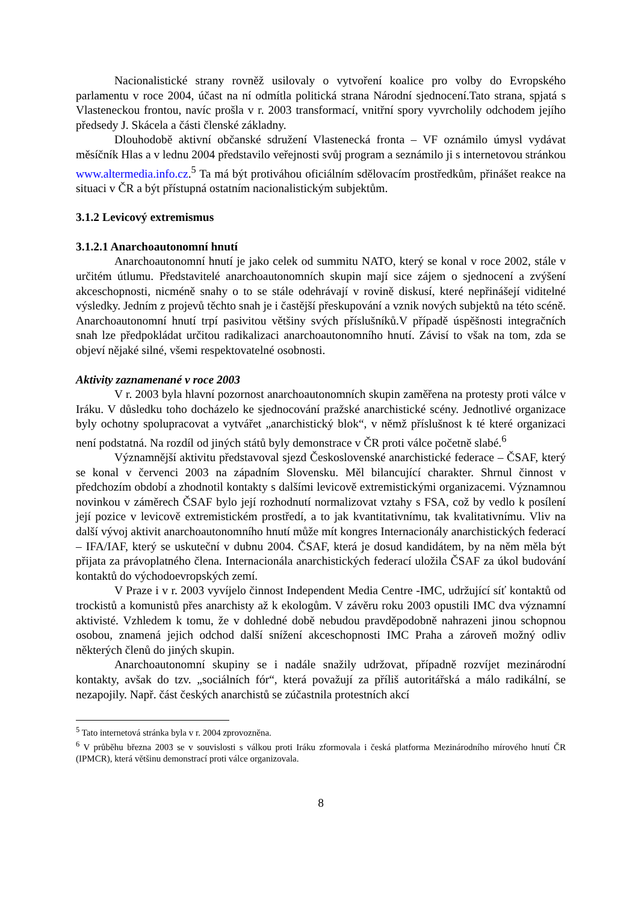Nacionalistické strany rovněž usilovaly o vytvoření koalice pro volby do Evropského parlamentu v roce 2004, účast na ní odmítla politická strana Národní sjednocení.Tato strana, spjatá s Vlasteneckou frontou, navíc prošla v r. 2003 transformací, vnitřní spory vyvrcholily odchodem jejího předsedy J. Skácela a části členské základny.
Dlouhodobě aktivní občanské sdružení Vlastenecká fronta – VF oznámilo úmysl vydávat měsíčník Hlas a v lednu 2004 představilo veřejnosti svůj program a seznámilo ji s internetovou stránkou www.altermedia.info.cz.<sup>5</sup> Ta má být protiváhou oficiálním sdělovacím prostředkům, přinášet reakce na situaci v ČR a být přístupná ostatním nacionalistickým subjektům.
3.1.2 Levicový extremismus
3.1.2.1 Anarchoautonomní hnutí
Anarchoautonomní hnutí je jako celek od summitu NATO, který se konal v roce 2002, stále v určitém útlumu. Představitelé anarchoautonomních skupin mají sice zájem o sjednocení a zvýšení akceschopnosti, nicméně snahy o to se stále odehrávají v rovině diskusí, které nepřinášejí viditelné výsledky. Jedním z projevů těchto snah je i častější přeskupování a vznik nových subjektů na této scéně. Anarchoautonomní hnutí trpí pasivitou většiny svých příslušníků.V případě úspěšnosti integračních snah lze předpokládat určitou radikalizaci anarchoautonomního hnutí. Závisí to však na tom, zda se objeví nějaké silné, všemi respektovatelné osobnosti.
Aktivity zaznamenané v roce 2003
V r. 2003 byla hlavní pozornost anarchoautonomních skupin zaměřena na protesty proti válce v Iráku. V důsledku toho docházelo ke sjednocování pražské anarchistické scény. Jednotlivé organizace byly ochotny spolupracovat a vytvářet „anarchistický blok“, v němž příslušnost k té které organizaci není podstatná. Na rozdíl od jiných států byly demonstrace v ČR proti válce početně slabé.<sup>6</sup>
Významnější aktivitu představoval sjezd Československé anarchistické federace – ČSAF, který se konal v červenci 2003 na západním Slovensku. Měl bilancující charakter. Shrnul činnost v předchozím období a zhodnotil kontakty s dalšími levicově extremistickými organizacemi. Významnou novinkou v záměrech ČSAF bylo její rozhodnutí normalizovat vztahy s FSA, což by vedlo k posílení její pozice v levicově extremistickém prostředí, a to jak kvantitativnímu, tak kvalitativnímu. Vliv na další vývoj aktivit anarchoautonomního hnutí může mít kongres Internacionály anarchistických federací – IFA/IAF, který se uskuteční v dubnu 2004. ČSAF, která je dosud kandidátem, by na něm měla být přijata za právoplatného člena. Internacionála anarchistických federací uložila ČSAF za úkol budování kontaktů do východoevropských zemí.
V Praze i v r. 2003 vyvíjelo činnost Independent Media Centre -IMC, udržující síť kontaktů od trockistů a komunistů přes anarchisty až k ekologům. V závěru roku 2003 opustili IMC dva významní aktivisté. Vzhledem k tomu, že v dohledné době nebudou pravděpodobně nahrazeni jinou schopnou osobou, znamená jejich odchod další snížení akceschopnosti IMC Praha a zároveň možný odliv některých členů do jiných skupin.
Anarchoautonomní skupiny se i nadále snažily udržovat, případně rozvíjet mezinárodní kontakty, avšak do tzv. „sociálních fór“, která považují za příliš autoritářská a málo radikální, se nezapojily. Např. část českých anarchistů se zúčastnila protestních akcí
<sup>5</sup> Tato internetová stránka byla v r. 2004 zprovozněna.
<sup>6</sup> V průběhu března 2003 se v souvislosti s válkou proti Iráku zformovala i česká platforma Mezinárodního mírového hnutí ČR (IPMCR), která většinu demonstrací proti válce organizovala.
8